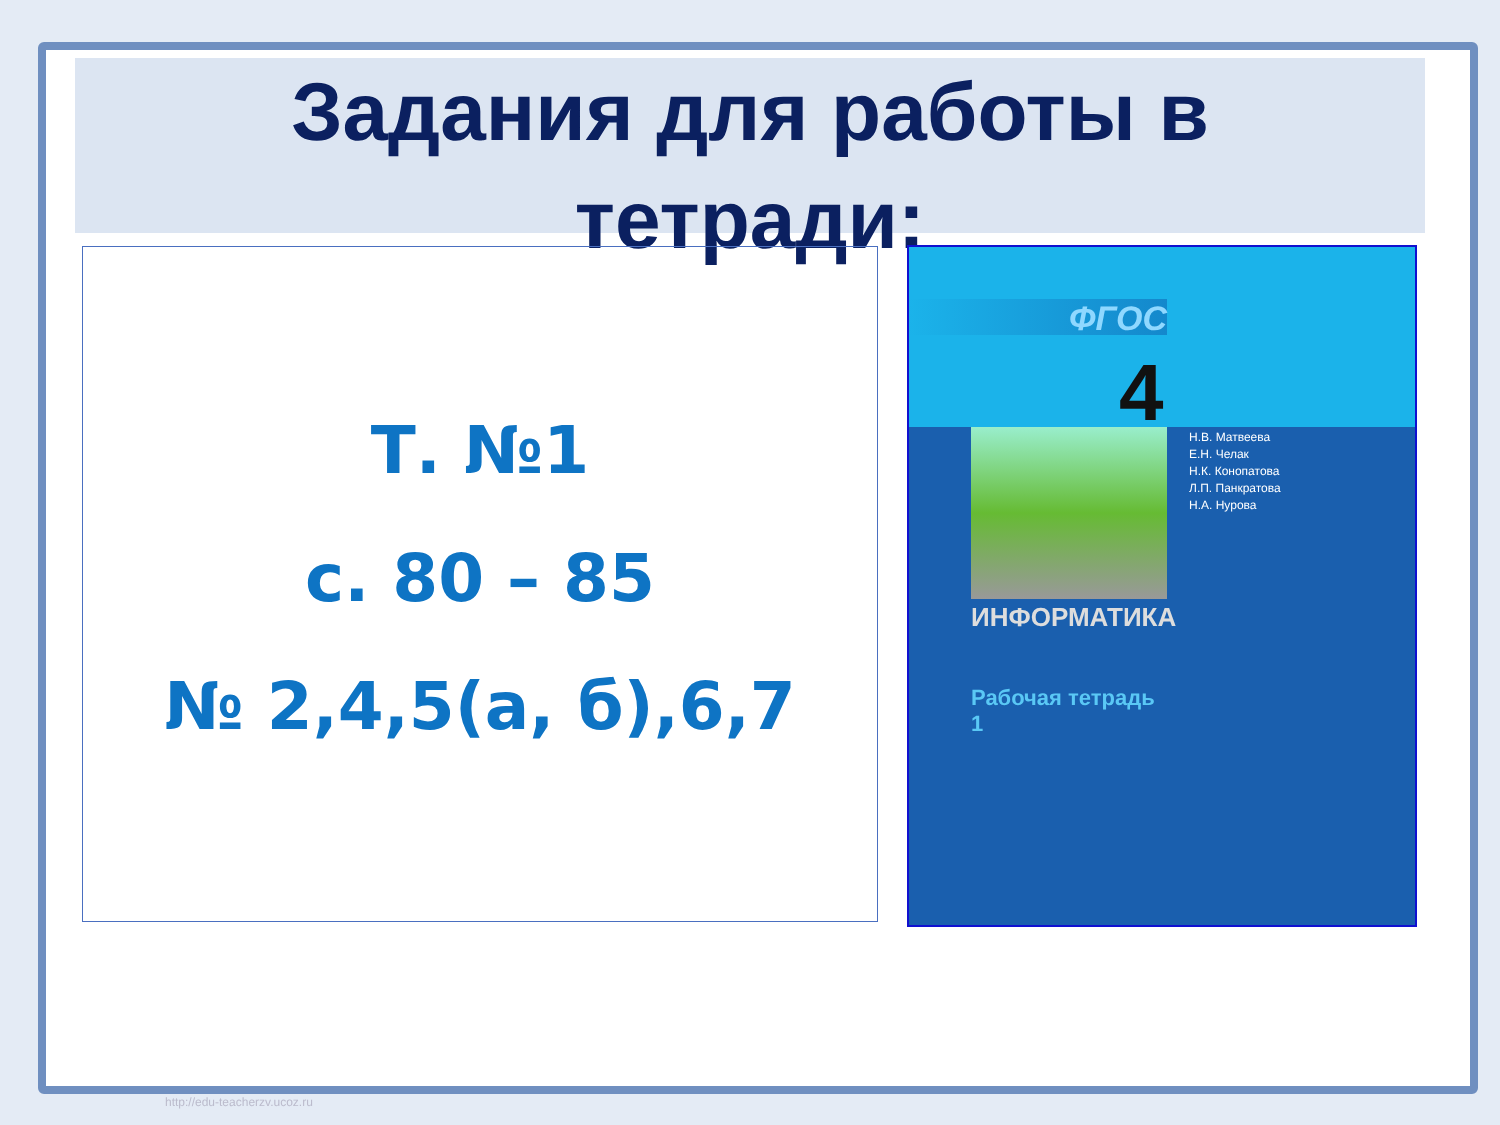Задания для работы в
тетради:
Т. №1
с. 80 – 85
№ 2,4,5(а, б),6,7
ФГОС
4
Н.В. Матвеева
Е.Н. Челак
Н.К. Конопатова
Л.П. Панкратова
Н.А. Нурова
ИНФОРМАТИКА
Рабочая тетрадь
1
http://edu-teacherzv.ucoz.ru